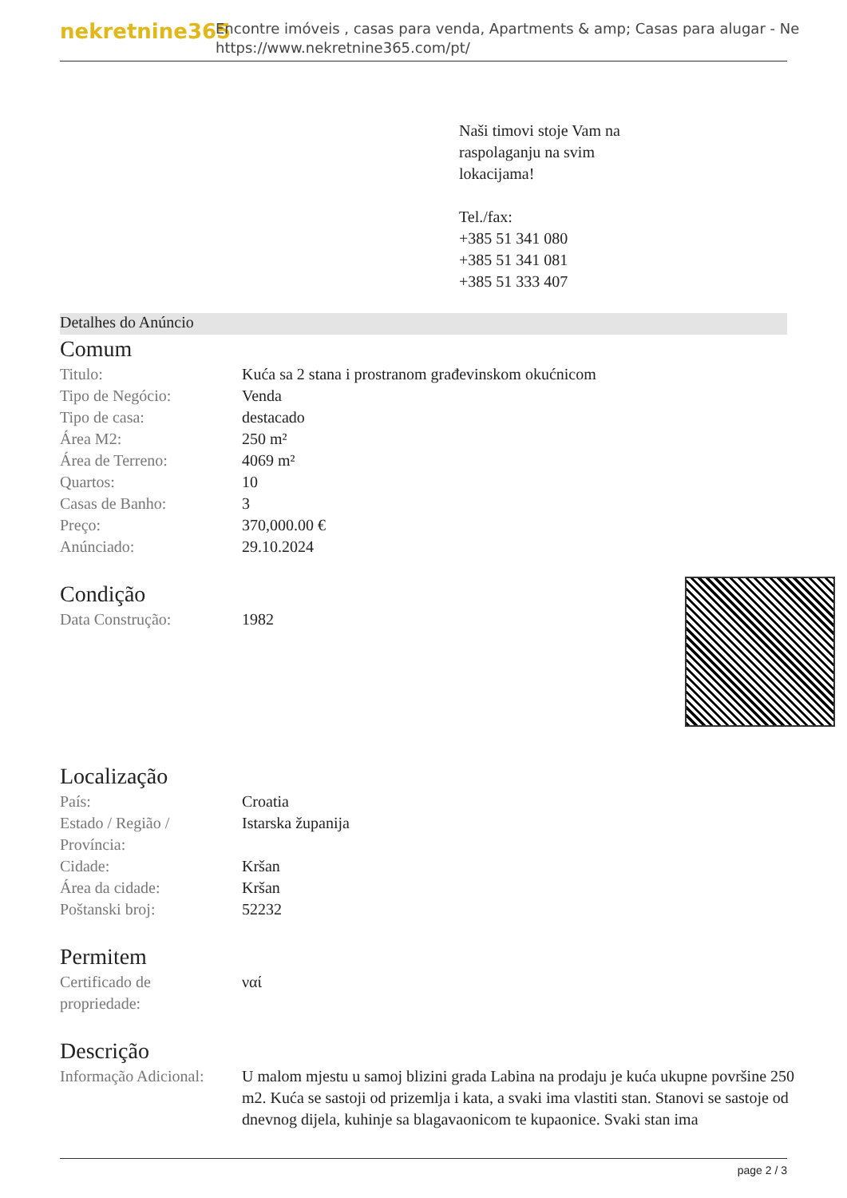nekretnine365
Encontre imóveis , casas para venda, Apartments & amp; Casas para alugar - Ne
https://www.nekretnine365.com/pt/
Naši timovi stoje Vam na
raspolaganju na svim
lokacijama!
Tel./fax:
+385 51 341 080
+385 51 341 081
+385 51 333 407
Detalhes do Anúncio
Comum
| Titulo: | Kuća sa 2 stana i prostranom građevinskom okućnicom |
| Tipo de Negócio: | Venda |
| Tipo de casa: | destacado |
| Área M2: | 250 m² |
| Área de Terreno: | 4069 m² |
| Quartos: | 10 |
| Casas de Banho: | 3 |
| Preço: | 370,000.00 € |
| Anúnciado: | 29.10.2024 |
Condição
| Data Construção: | 1982 |
Localização
| País: | Croatia |
| Estado / Região / Província: | Istarska županija |
| Cidade: | Kršan |
| Área da cidade: | Kršan |
| Poštanski broj: | 52232 |
Permitem
| Certificado de propriedade: | ναί |
Descrição
| Informação Adicional: | U malom mjestu u samoj blizini grada Labina na prodaju je kuća ukupne površine 250 m2. Kuća se sastoji od prizemlja i kata, a svaki ima vlastiti stan. Stanovi se sastoje od dnevnog dijela, kuhinje sa blagavaonicom te kupaonice. Svaki stan ima |
page 2 / 3